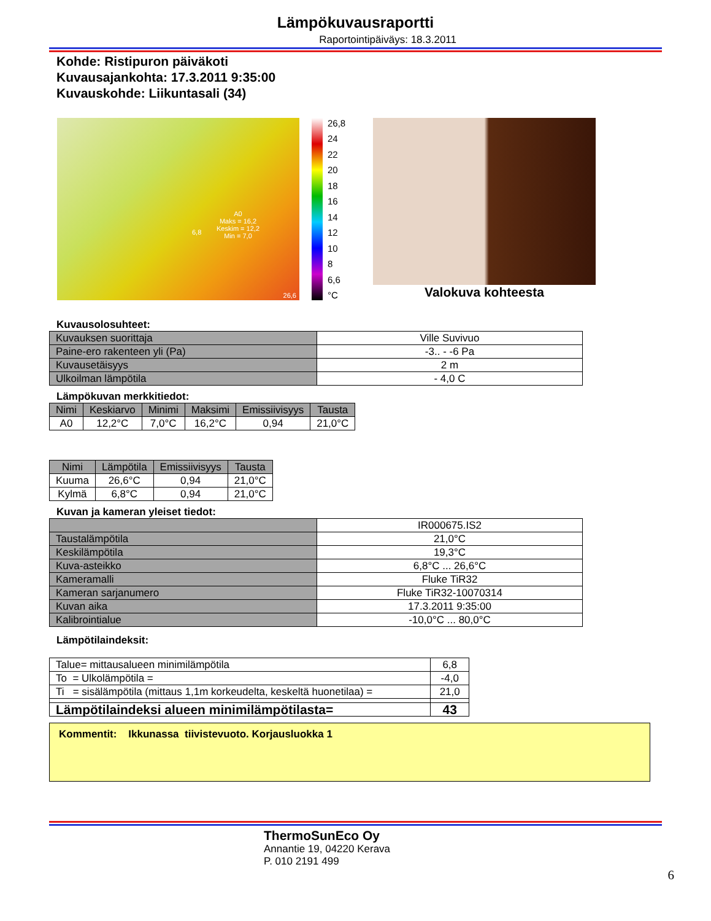Lämpökuvausraportti
Raportointipäiväys: 18.3.2011
Kohde: Ristipuron päiväkoti
Kuvausajankohta: 17.3.2011 9:35:00
Kuvauskohde: Liikuntasali (34)
A0
Maks = 16,2
Keskim = 12,2
Min = 7,0
6,8
26,6
26,8
24
22
20
18
16
14
12
10
8
6,6
°C
Valokuva kohteesta
Kuvausolosuhteet:
| Kuvauksen suorittaja | Ville Suvivuo |
| Paine-ero rakenteen yli (Pa) | -3.. - -6 Pa |
| Kuvausetäisyys | 2 m |
| Ulkoilman lämpötila | - 4,0 C |
Lämpökuvan merkkitiedot:
| Nimi | Keskiarvo | Minimi | Maksimi | Emissiivisyys | Tausta |
| --- | --- | --- | --- | --- | --- |
| A0 | 12,2°C | 7,0°C | 16,2°C | 0,94 | 21,0°C |
| Nimi | Lämpötila | Emissiivisyys | Tausta |
| --- | --- | --- | --- |
| Kuuma | 26,6°C | 0,94 | 21,0°C |
| Kylmä | 6,8°C | 0,94 | 21,0°C |
Kuvan ja kameran yleiset tiedot:
| | IR000675.IS2 |
| Taustalämpötila | 21,0°C |
| Keskilämpötila | 19,3°C |
| Kuva-asteikko | 6,8°C ... 26,6°C |
| Kameramalli | Fluke TiR32 |
| Kameran sarjanumero | Fluke TiR32-10070314 |
| Kuvan aika | 17.3.2011 9:35:00 |
| Kalibrointialue | -10,0°C ... 80,0°C |
Lämpötilaindeksit:
| Talue= mittausalueen minimilämpötila | 6,8 |
| To = Ulkolämpötila = | -4,0 |
| Ti = sisälämpötila (mittaus 1,1m korkeudelta, keskeltä huonetilaa) = | 21,0 |
| Lämpötilaindeksi alueen minimilämpötilasta= | 43 |
Kommentit: Ikkunassa tiivistevuoto. Korjausluokka 1
ThermoSunEco Oy
Annantie 19, 04220 Kerava
P. 010 2191 499
6